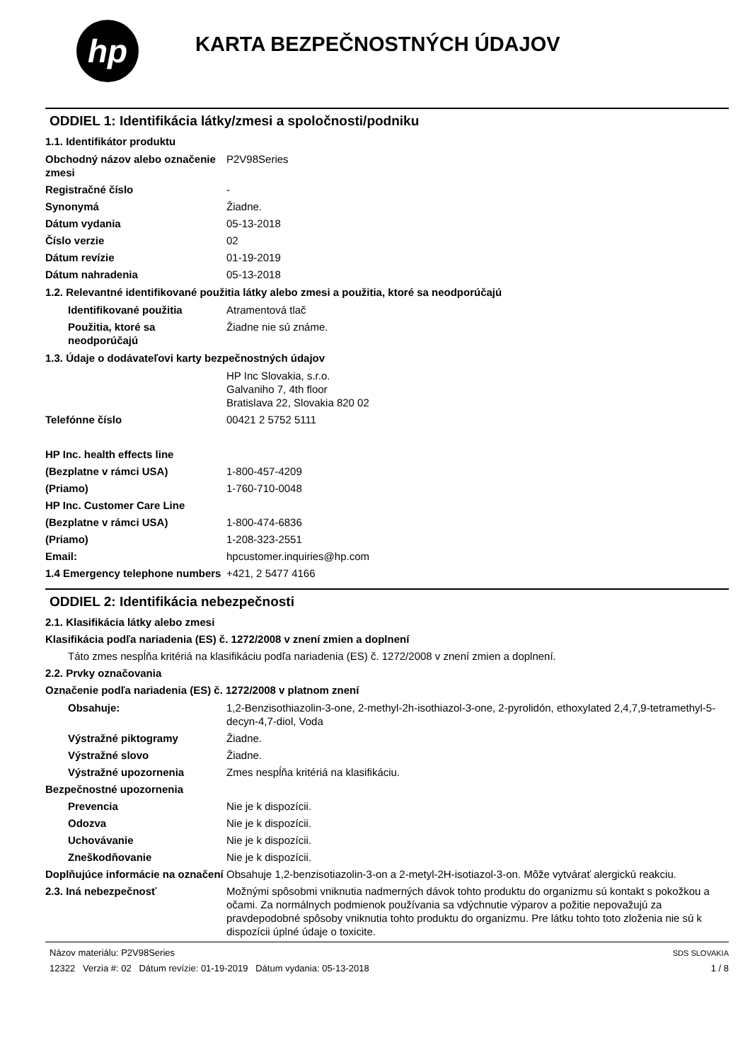hp
KARTA BEZPEČNOSTNÝCH ÚDAJOV
ODDIEL 1: Identifikácia látky/zmesi a spoločnosti/podniku
1.1. Identifikátor produktu
Obchodný názov alebo označenie zmesi
P2V98Series
Registračné číslo -
Synonymá Žiadne.
Dátum vydania 05-13-2018
Číslo verzie 02
Dátum revízie 01-19-2019
Dátum nahradenia 05-13-2018
1.2. Relevantné identifikované použitia látky alebo zmesi a použitia, ktoré sa neodporúčajú
Identifikované použitia Atramentová tlač
Použitia, ktoré sa neodporúčajú
Žiadne nie sú známe.
1.3. Údaje o dodávateľovi karty bezpečnostných údajov
HP Inc Slovakia, s.r.o.
Galvaniho 7, 4th floor
Bratislava 22, Slovakia 820 02
Telefónne číslo 00421 2 5752 5111
HP Inc. health effects line
(Bezplatne v rámci USA) 1-800-457-4209
(Priamo) 1-760-710-0048
HP Inc. Customer Care Line
(Bezplatne v rámci USA) 1-800-474-6836
(Priamo) 1-208-323-2551
Email: hpcustomer.inquiries@hp.com
1.4 Emergency telephone numbers
+421, 2 5477 4166
ODDIEL 2: Identifikácia nebezpečnosti
2.1. Klasifikácia látky alebo zmesi
Klasifikácia podľa nariadenia (ES) č. 1272/2008 v znení zmien a doplnení
Táto zmes nespĺňa kritériá na klasifikáciu podľa nariadenia (ES) č. 1272/2008 v znení zmien a doplnení.
2.2. Prvky označovania
Označenie podľa nariadenia (ES) č. 1272/2008 v platnom znení
Obsahuje: 1,2-Benzisothiazolin-3-one, 2-methyl-2h-isothiazol-3-one, 2-pyrolidón, ethoxylated 2,4,7,9-tetramethyl-5-decyn-4,7-diol, Voda
Výstražné piktogramy Žiadne.
Výstražné slovo Žiadne.
Výstražné upozornenia Zmes nespĺňa kritériá na klasifikáciu.
Bezpečnostné upozornenia
Prevencia Nie je k dispozícii.
Odozva Nie je k dispozícii.
Uchovávanie Nie je k dispozícii.
Zneškodňovanie Nie je k dispozícii.
Doplňujúce informácie na označení
Obsahuje 1,2-benzisotiazolin-3-on a 2-metyl-2H-isotiazol-3-on. Môže vytvárať alergickú reakciu.
2.3. Iná nebezpečnosť Možnými spôsobmi vniknutia nadmerných dávok tohto produktu do organizmu sú kontakt s pokožkou a očami. Za normálnych podmienok používania sa vdýchnutie výparov a požitie nepovažujú za pravdepodobné spôsoby vniknutia tohto produktu do organizmu. Pre látku tohto toto zloženia nie sú k dispozícii úplné údaje o toxicite.
Názov materiálu: P2V98Series
12322 Verzia #: 02 Dátum revízie: 01-19-2019 Dátum vydania: 05-13-2018
SDS SLOVAKIA
1 / 8